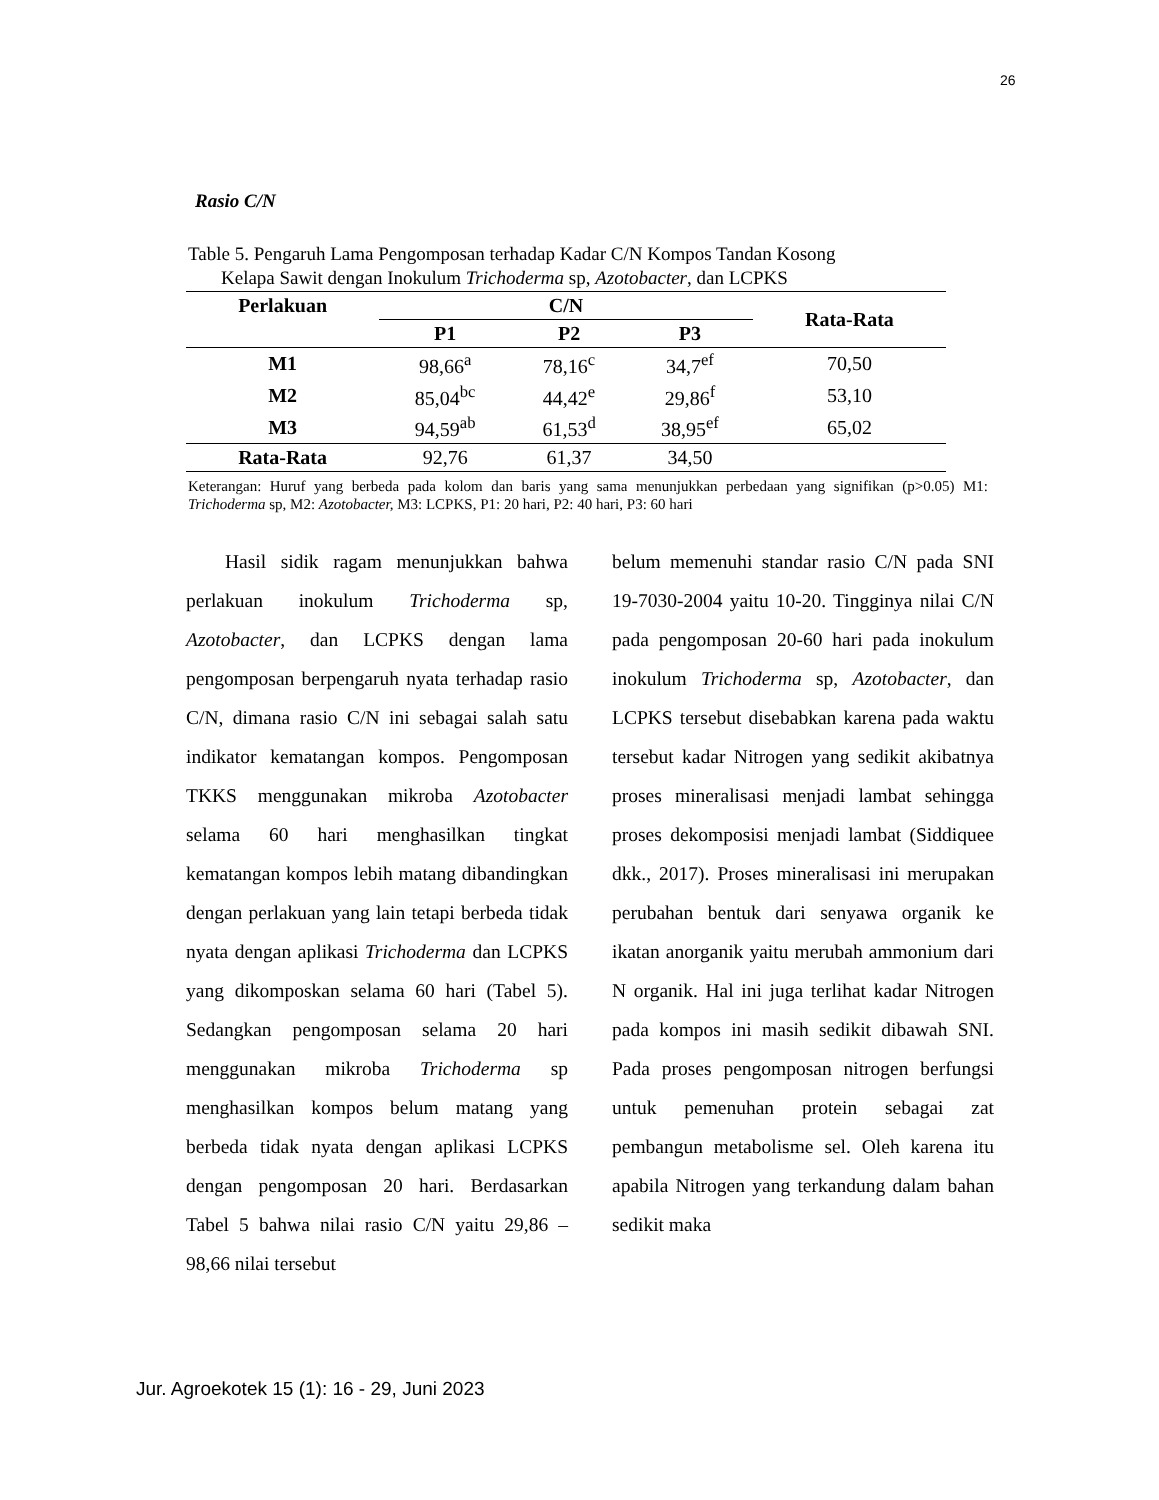26
Rasio C/N
Table 5. Pengaruh Lama Pengomposan terhadap Kadar C/N Kompos Tandan Kosong
Kelapa Sawit dengan Inokulum Trichoderma sp, Azotobacter, dan LCPKS
| Perlakuan | C/N | | | Rata-Rata |
| --- | --- | --- | --- | --- |
| | P1 | P2 | P3 | |
| M1 | 98,66<sup>a</sup> | 78,16<sup>c</sup> | 34,7<sup>ef</sup> | 70,50 |
| M2 | 85,04<sup>bc</sup> | 44,42<sup>e</sup> | 29,86<sup>f</sup> | 53,10 |
| M3 | 94,59<sup>ab</sup> | 61,53<sup>d</sup> | 38,95<sup>ef</sup> | 65,02 |
| Rata-Rata | 92,76 | 61,37 | 34,50 | |
Keterangan: Huruf yang berbeda pada kolom dan baris yang sama menunjukkan perbedaan yang signifikan (p>0.05) M1: Trichoderma sp, M2: Azotobacter, M3: LCPKS, P1: 20 hari, P2: 40 hari, P3: 60 hari
  Hasil sidik ragam menunjukkan bahwa perlakuan inokulum Trichoderma sp, Azotobacter, dan LCPKS dengan lama pengomposan berpengaruh nyata terhadap rasio C/N, dimana rasio C/N ini sebagai salah satu indikator kematangan kompos. Pengomposan TKKS menggunakan mikroba Azotobacter selama 60 hari menghasilkan tingkat kematangan kompos lebih matang dibandingkan dengan perlakuan yang lain tetapi berbeda tidak nyata dengan aplikasi Trichoderma dan LCPKS yang dikomposkan selama 60 hari (Tabel 5). Sedangkan pengomposan selama 20 hari menggunakan mikroba Trichoderma sp menghasilkan kompos belum matang yang berbeda tidak nyata dengan aplikasi LCPKS dengan pengomposan 20 hari. Berdasarkan Tabel 5 bahwa nilai rasio C/N yaitu 29,86 – 98,66 nilai tersebut
belum memenuhi standar rasio C/N pada SNI 19-7030-2004 yaitu 10-20. Tingginya nilai C/N pada pengomposan 20-60 hari pada inokulum inokulum Trichoderma sp, Azotobacter, dan LCPKS tersebut disebabkan karena pada waktu tersebut kadar Nitrogen yang sedikit akibatnya proses mineralisasi menjadi lambat sehingga proses dekomposisi menjadi lambat (Siddiquee dkk., 2017). Proses mineralisasi ini merupakan perubahan bentuk dari senyawa organik ke ikatan anorganik yaitu merubah ammonium dari N organik. Hal ini juga terlihat kadar Nitrogen pada kompos ini masih sedikit dibawah SNI. Pada proses pengomposan nitrogen berfungsi untuk pemenuhan protein sebagai zat pembangun metabolisme sel. Oleh karena itu apabila Nitrogen yang terkandung dalam bahan sedikit maka
Jur. Agroekotek 15 (1): 16 - 29, Juni 2023